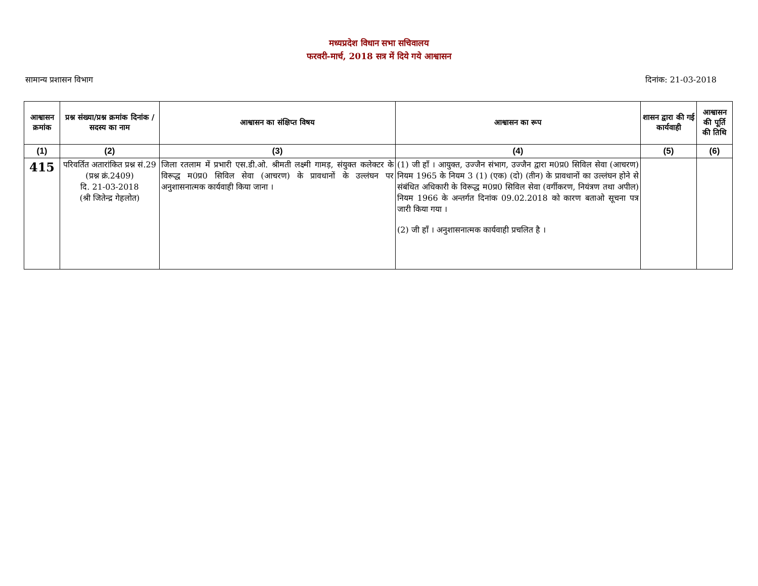मध्यप्रदेश विधान सभा सचिवालय
फरवरी-मार्च, 2018 सत्र में दिये गये आश्वासन
सामान्य प्रशासन विभाग दिनांक: 21-03-2018
| आश्वासन क्रमांक | प्रश्न संख्या/प्रश्न क्रमांक दिनांक / सदस्य का नाम | आश्वासन का संक्षिप्त विषय | आश्वासन का रूप | शासन द्वारा की गई कार्यवाही | आश्वासन की पूर्ति की तिथि |
| --- | --- | --- | --- | --- | --- |
| (1) | (2) | (3) | (4) | (5) | (6) |
| 415 | परिवर्तित अतारांकित प्रश्न सं.29 (प्रश्न क्रं.2409) दि. 21-03-2018 (श्री जितेन्द्र गेहलोत) | जिला रतलाम में प्रभारी एस.डी.ओ. श्रीमती लक्ष्मी गामड़, संयुक्त कलेक्टर के विरूद्ध म0प्र0 सिविल सेवा (आचरण) के प्रावधानों के उल्लंघन पर अनुशासनात्मक कार्यवाही किया जाना । | (1) जी हॉं । आयुक्त, उज्जैन संभाग, उज्जैन द्वारा म0प्र0 सिविल सेवा (आचरण) नियम 1965 के नियम 3 (1) (एक) (दो) (तीन) के प्रावधानों का उल्लंघन होने से संबंधित अधिकारी के विरूद्ध म0प्र0 सिविल सेवा (वर्गीकरण, नियंत्रण तथा अपील) नियम 1966 के अन्तर्गत दिनांक 09.02.2018 को कारण बताओ सूचना पत्र जारी किया गया । (2) जी हॉं । अनुशासनात्मक कार्यवाही प्रचलित है । | | |